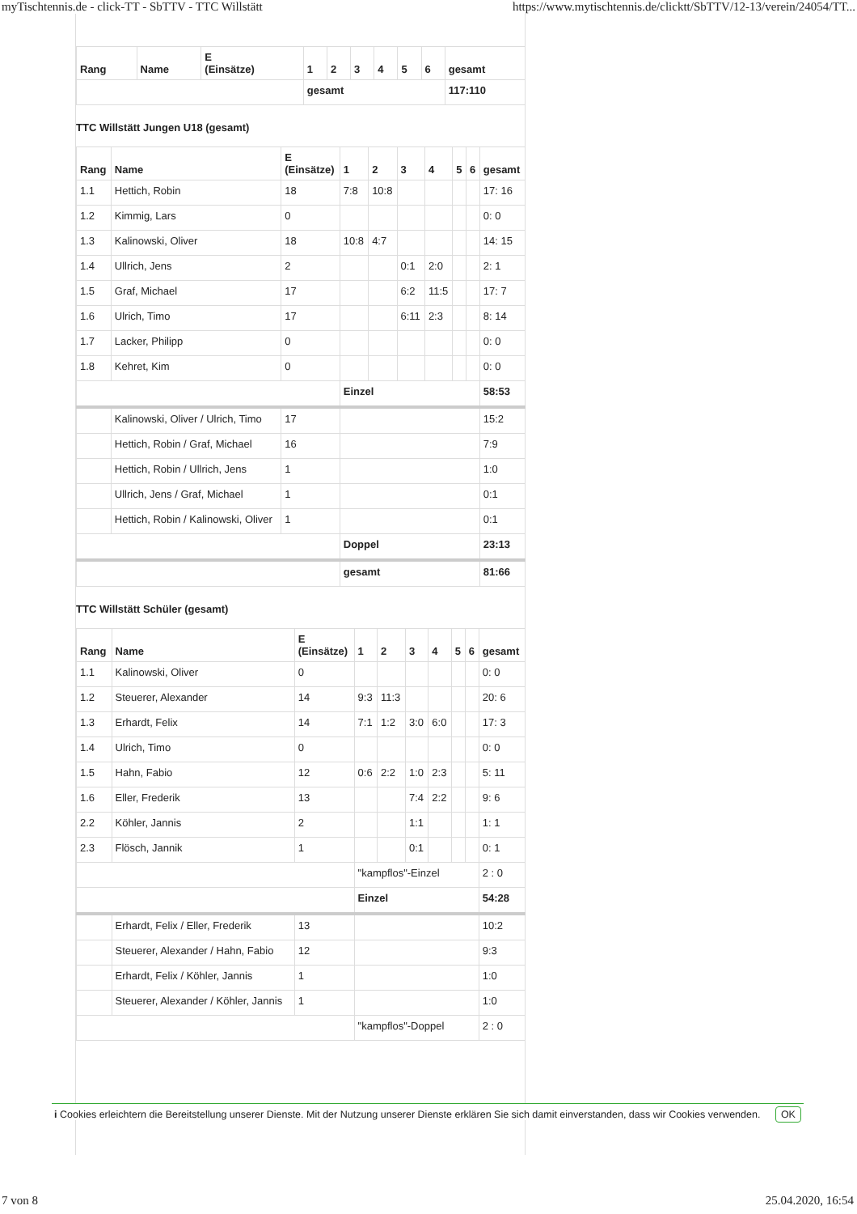myTischtennis.de - click-TT - SbTTV - TTC Willstätt https://www.mytischtennis.de/clicktt/SbTTV/12-13/verein/24054/TT...
| Rang | Name | E (Einsätze) | 1 | 2 | 3 | 4 | 5 | 6 | gesamt |
| --- | --- | --- | --- | --- | --- | --- | --- | --- | --- |
| | | | gesamt | | | | | | 117:110 |
TTC Willstätt Jungen U18 (gesamt)
| Rang | Name | E (Einsätze) | 1 | 2 | 3 | 4 | 5 | 6 | gesamt |
| --- | --- | --- | --- | --- | --- | --- | --- | --- | --- |
| 1.1 | Hettich, Robin | 18 | 7:8 | 10:8 | | | | | 17: 16 |
| 1.2 | Kimmig, Lars | 0 | | | | | | | 0: 0 |
| 1.3 | Kalinowski, Oliver | 18 | 10:8 | 4:7 | | | | | 14: 15 |
| 1.4 | Ullrich, Jens | 2 | | | 0:1 | 2:0 | | | 2: 1 |
| 1.5 | Graf, Michael | 17 | | | 6:2 | 11:5 | | | 17: 7 |
| 1.6 | Ulrich, Timo | 17 | | | 6:11 | 2:3 | | | 8: 14 |
| 1.7 | Lacker, Philipp | 0 | | | | | | | 0: 0 |
| 1.8 | Kehret, Kim | 0 | | | | | | | 0: 0 |
| | | | Einzel | | | | | | 58:53 |
| | Kalinowski, Oliver / Ulrich, Timo | 17 | | | | | | | 15:2 |
| | Hettich, Robin / Graf, Michael | 16 | | | | | | | 7:9 |
| | Hettich, Robin / Ullrich, Jens | 1 | | | | | | | 1:0 |
| | Ullrich, Jens / Graf, Michael | 1 | | | | | | | 0:1 |
| | Hettich, Robin / Kalinowski, Oliver | 1 | | | | | | | 0:1 |
| | | | Doppel | | | | | | 23:13 |
| | | | gesamt | | | | | | 81:66 |
TTC Willstätt Schüler (gesamt)
| Rang | Name | E (Einsätze) | 1 | 2 | 3 | 4 | 5 | 6 | gesamt |
| --- | --- | --- | --- | --- | --- | --- | --- | --- | --- |
| 1.1 | Kalinowski, Oliver | 0 | | | | | | | 0: 0 |
| 1.2 | Steuerer, Alexander | 14 | 9:3 | 11:3 | | | | | 20: 6 |
| 1.3 | Erhardt, Felix | 14 | 7:1 | 1:2 | 3:0 | 6:0 | | | 17: 3 |
| 1.4 | Ulrich, Timo | 0 | | | | | | | 0: 0 |
| 1.5 | Hahn, Fabio | 12 | 0:6 | 2:2 | 1:0 | 2:3 | | | 5: 11 |
| 1.6 | Eller, Frederik | 13 | | | 7:4 | 2:2 | | | 9: 6 |
| 2.2 | Köhler, Jannis | 2 | | | 1:1 | | | | 1: 1 |
| 2.3 | Flösch, Jannik | 1 | | | 0:1 | | | | 0: 1 |
| | | | "kampflos"-Einzel | | | | | | 2 : 0 |
| | | | Einzel | | | | | | 54:28 |
| | Erhardt, Felix / Eller, Frederik | 13 | | | | | | | 10:2 |
| | Steuerer, Alexander / Hahn, Fabio | 12 | | | | | | | 9:3 |
| | Erhardt, Felix / Köhler, Jannis | 1 | | | | | | | 1:0 |
| | Steuerer, Alexander / Köhler, Jannis | 1 | | | | | | | 1:0 |
| | | | "kampflos"-Doppel | | | | | | 2 : 0 |
i Cookies erleichtern die Bereitstellung unserer Dienste. Mit der Nutzung unserer Dienste erklären Sie sich damit einverstanden, dass wir Cookies verwenden. OK
7 von 8 25.04.2020, 16:54